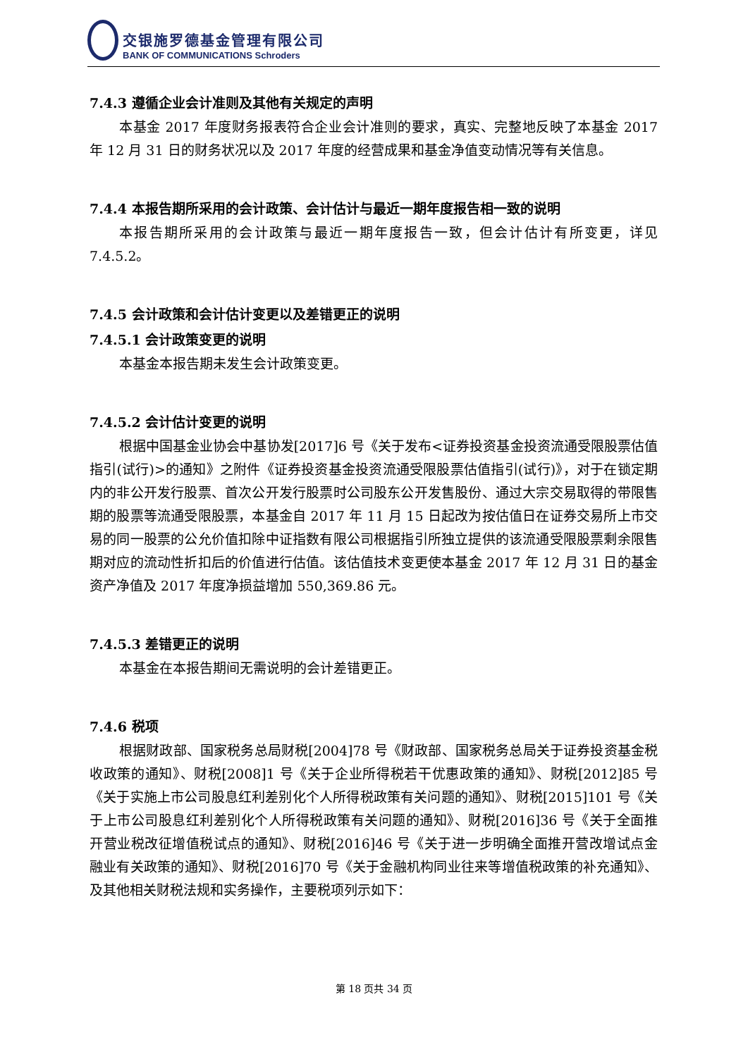交银施罗德基金管理有限公司
BANK OF COMMUNICATIONS Schroders
7.4.3 遵循企业会计准则及其他有关规定的声明
本基金 2017 年度财务报表符合企业会计准则的要求，真实、完整地反映了本基金 2017 年 12 月 31 日的财务状况以及 2017 年度的经营成果和基金净值变动情况等有关信息。
7.4.4 本报告期所采用的会计政策、会计估计与最近一期年度报告相一致的说明
本报告期所采用的会计政策与最近一期年度报告一致，但会计估计有所变更，详见 7.4.5.2。
7.4.5 会计政策和会计估计变更以及差错更正的说明
7.4.5.1 会计政策变更的说明
本基金本报告期未发生会计政策变更。
7.4.5.2 会计估计变更的说明
根据中国基金业协会中基协发[2017]6 号《关于发布<证券投资基金投资流通受限股票估值指引(试行)>的通知》之附件《证券投资基金投资流通受限股票估值指引(试行)》，对于在锁定期内的非公开发行股票、首次公开发行股票时公司股东公开发售股份、通过大宗交易取得的带限售期的股票等流通受限股票，本基金自 2017 年 11 月 15 日起改为按估值日在证券交易所上市交易的同一股票的公允价值扣除中证指数有限公司根据指引所独立提供的该流通受限股票剩余限售期对应的流动性折扣后的价值进行估值。该估值技术变更使本基金 2017 年 12 月 31 日的基金资产净值及 2017 年度净损益增加 550,369.86 元。
7.4.5.3 差错更正的说明
本基金在本报告期间无需说明的会计差错更正。
7.4.6 税项
根据财政部、国家税务总局财税[2004]78 号《财政部、国家税务总局关于证券投资基金税收政策的通知》、财税[2008]1 号《关于企业所得税若干优惠政策的通知》、财税[2012]85 号《关于实施上市公司股息红利差别化个人所得税政策有关问题的通知》、财税[2015]101 号《关于上市公司股息红利差别化个人所得税政策有关问题的通知》、财税[2016]36 号《关于全面推开营业税改征增值税试点的通知》、财税[2016]46 号《关于进一步明确全面推开营改增试点金融业有关政策的通知》、财税[2016]70 号《关于金融机构同业往来等增值税政策的补充通知》、及其他相关财税法规和实务操作，主要税项列示如下：
第 18 页共 34 页